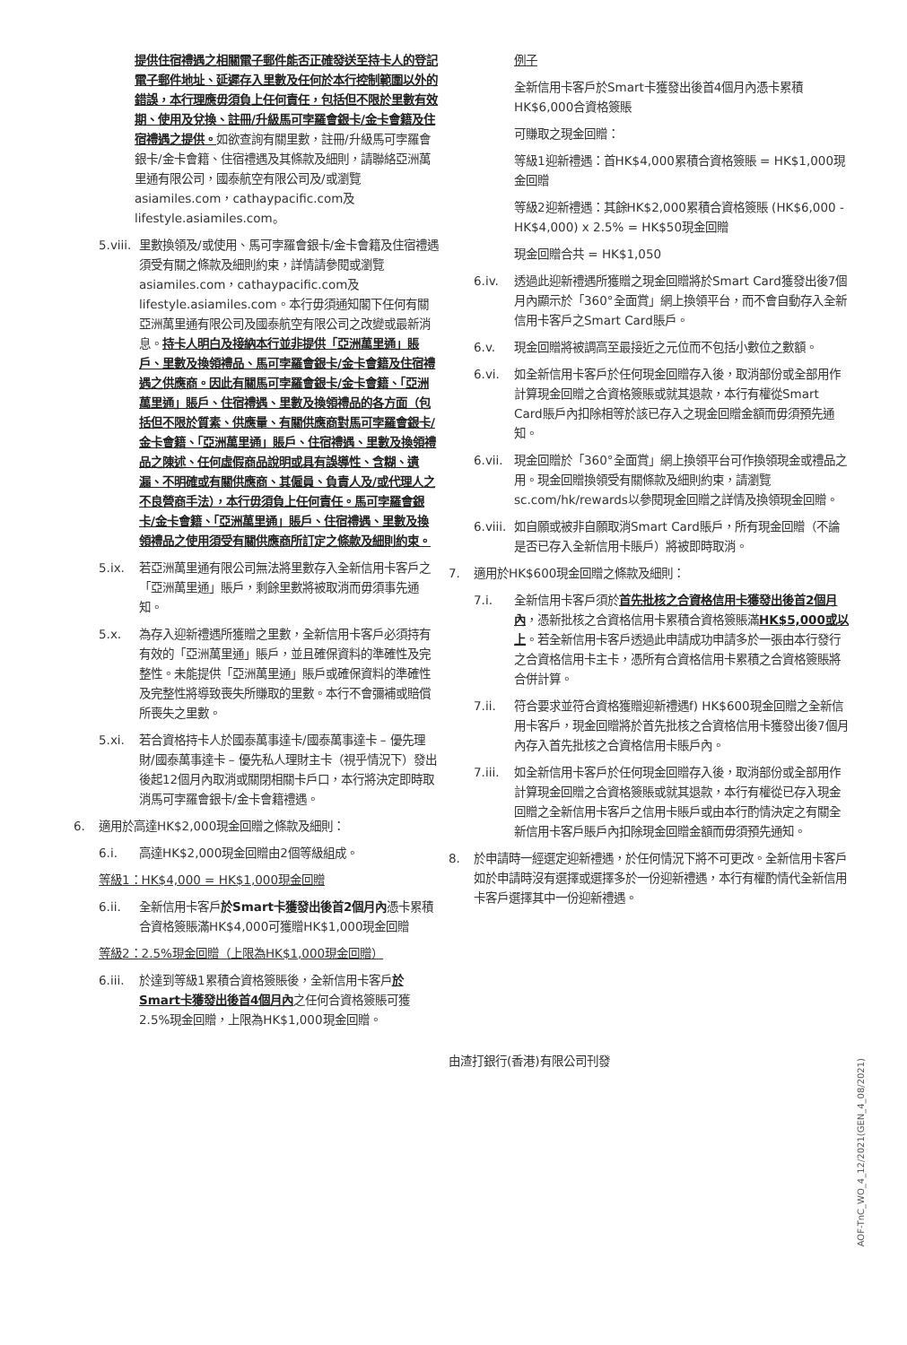提供住宿禮遇之相關電子郵件能否正確發送至持卡人的登記電子郵件地址、延遲存入里數及任何於本行控制範圍以外的錯誤，本行理應毋須負上任何責任，包括但不限於里數有效期、使用及兌換、註冊/升級馬可孛羅會銀卡/金卡會籍及住宿禮遇之提供。如欲查詢有關里數，註冊/升級馬可孛羅會銀卡/金卡會籍、住宿禮遇及其條款及細則，請聯絡亞洲萬里通有限公司，國泰航空有限公司及/或瀏覽asiamiles.com，cathaypacific.com及lifestyle.asiamiles.com。
5.viii. 里數換領及/或使用、馬可孛羅會銀卡/金卡會籍及住宿禮遇須受有關之條款及細則約束，詳情請參閱或瀏覽asiamiles.com，cathaypacific.com及lifestyle.asiamiles.com。本行毋須通知閣下任何有關亞洲萬里通有限公司及國泰航空有限公司之改變或最新消息。持卡人明白及接納本行並非提供「亞洲萬里通」賬戶、里數及換領禮品、馬可孛羅會銀卡/金卡會籍及住宿禮遇之供應商。因此有關馬可孛羅會銀卡/金卡會籍、「亞洲萬里通」賬戶、住宿禮遇、里數及換領禮品的各方面（包括但不限於質素、供應量、有關供應商對馬可孛羅會銀卡/金卡會籍、「亞洲萬里通」賬戶、住宿禮遇、里數及換領禮品之陳述、任何虛假商品說明或具有誤導性、含糊、遺漏、不明確或有關供應商、其僱員、負責人及/或代理人之不良營商手法），本行毋須負上任何責任。馬可孛羅會銀卡/金卡會籍、「亞洲萬里通」賬戶、住宿禮遇、里數及換領禮品之使用須受有關供應商所訂定之條款及細則約束。
5.ix. 若亞洲萬里通有限公司無法將里數存入全新信用卡客戶之「亞洲萬里通」賬戶，剩餘里數將被取消而毋須事先通知。
5.x. 為存入迎新禮遇所獲贈之里數，全新信用卡客戶必須持有有效的「亞洲萬里通」賬戶，並且確保資料的準確性及完整性。未能提供「亞洲萬里通」賬戶或確保資料的準確性及完整性將導致喪失所賺取的里數。本行不會彌補或賠償所喪失之里數。
5.xi. 若合資格持卡人於國泰萬事達卡/國泰萬事達卡 – 優先理財/國泰萬事達卡 – 優先私人理財主卡（視乎情況下）發出後起12個月內取消或關閉相關卡戶口，本行將決定即時取消馬可孛羅會銀卡/金卡會籍禮遇。
6. 適用於高達HK$2,000現金回贈之條款及細則：
6.i. 高達HK$2,000現金回贈由2個等級組成。
等級1：HK$4,000 = HK$1,000現金回贈
6.ii. 全新信用卡客戶於Smart卡獲發出後首2個月內憑卡累積合資格簽賬滿HK$4,000可獲贈HK$1,000現金回贈
等級2：2.5%現金回贈（上限為HK$1,000現金回贈）
6.iii. 於達到等級1累積合資格簽賬後，全新信用卡客戶於Smart卡獲發出後首4個月內之任何合資格簽賬可獲2.5%現金回贈，上限為HK$1,000現金回贈。
例子
全新信用卡客戶於Smart卡獲發出後首4個月內憑卡累積HK$6,000合資格簽賬
可賺取之現金回贈：
等級1迎新禮遇：首HK$4,000累積合資格簽賬 = HK$1,000現金回贈
等級2迎新禮遇：其餘HK$2,000累積合資格簽賬 (HK$6,000 - HK$4,000) x 2.5% = HK$50現金回贈
現金回贈合共 = HK$1,050
6.iv. 透過此迎新禮遇所獲贈之現金回贈將於Smart Card獲發出後7個月內顯示於「360°全面賞」網上換領平台，而不會自動存入全新信用卡客戶之Smart Card賬戶。
6.v. 現金回贈將被調高至最接近之元位而不包括小數位之數額。
6.vi. 如全新信用卡客戶於任何現金回贈存入後，取消部份或全部用作計算現金回贈之合資格簽賬或就其退款，本行有權從Smart Card賬戶內扣除相等於該已存入之現金回贈金額而毋須預先通知。
6.vii. 現金回贈於「360°全面賞」網上換領平台可作換領現金或禮品之用。現金回贈換領受有關條款及細則約束，請瀏覽sc.com/hk/rewards以參閱現金回贈之詳情及換領現金回贈。
6.viii. 如自願或被非自願取消Smart Card賬戶，所有現金回贈（不論是否已存入全新信用卡賬戶）將被即時取消。
7. 適用於HK$600現金回贈之條款及細則：
7.i. 全新信用卡客戶須於首先批核之合資格信用卡獲發出後首2個月內，憑新批核之合資格信用卡累積合資格簽賬滿HK$5,000或以上。若全新信用卡客戶透過此申請成功申請多於一張由本行發行之合資格信用卡主卡，憑所有合資格信用卡累積之合資格簽賬將合併計算。
7.ii. 符合要求並符合資格獲贈迎新禮遇f) HK$600現金回贈之全新信用卡客戶，現金回贈將於首先批核之合資格信用卡獲發出後7個月內存入首先批核之合資格信用卡賬戶內。
7.iii. 如全新信用卡客戶於任何現金回贈存入後，取消部份或全部用作計算現金回贈之合資格簽賬或就其退款，本行有權從已存入現金回贈之全新信用卡客戶之信用卡賬戶或由本行酌情決定之有關全新信用卡客戶賬戶內扣除現金回贈金額而毋須預先通知。
8. 於申請時一經選定迎新禮遇，於任何情況下將不可更改。全新信用卡客戶如於申請時沒有選擇或選擇多於一份迎新禮遇，本行有權酌情代全新信用卡客戶選擇其中一份迎新禮遇。
由渣打銀行(香港)有限公司刊發
AOF-TnC_WO_4_12/2021(GEN_4_08/2021)